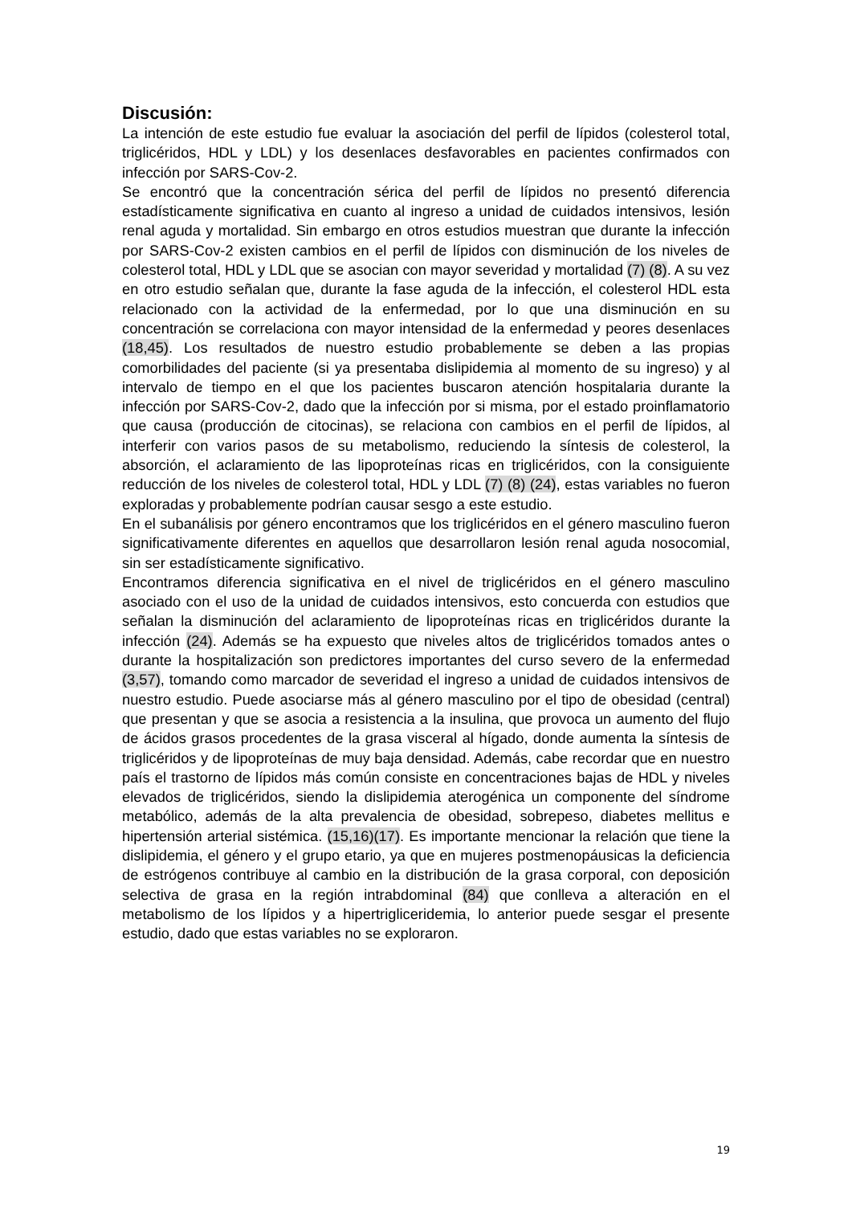Discusión:
La intención de este estudio fue evaluar la asociación del perfil de lípidos (colesterol total, triglicéridos, HDL y LDL) y los desenlaces desfavorables en pacientes confirmados con infección por SARS-Cov-2.
Se encontró que la concentración sérica del perfil de lípidos no presentó diferencia estadísticamente significativa en cuanto al ingreso a unidad de cuidados intensivos, lesión renal aguda y mortalidad. Sin embargo en otros estudios muestran que durante la infección por SARS-Cov-2 existen cambios en el perfil de lípidos con disminución de los niveles de colesterol total, HDL y LDL que se asocian con mayor severidad y mortalidad (7) (8). A su vez en otro estudio señalan que, durante la fase aguda de la infección, el colesterol HDL esta relacionado con la actividad de la enfermedad, por lo que una disminución en su concentración se correlaciona con mayor intensidad de la enfermedad y peores desenlaces (18,45). Los resultados de nuestro estudio probablemente se deben a las propias comorbilidades del paciente (si ya presentaba dislipidemia al momento de su ingreso) y al intervalo de tiempo en el que los pacientes buscaron atención hospitalaria durante la infección por SARS-Cov-2, dado que la infección por si misma, por el estado proinflamatorio que causa (producción de citocinas), se relaciona con cambios en el perfil de lípidos, al interferir con varios pasos de su metabolismo, reduciendo la síntesis de colesterol, la absorción, el aclaramiento de las lipoproteínas ricas en triglicéridos, con la consiguiente reducción de los niveles de colesterol total, HDL y LDL (7) (8) (24), estas variables no fueron exploradas y probablemente podrían causar sesgo a este estudio.
En el subanálisis por género encontramos que los triglicéridos en el género masculino fueron significativamente diferentes en aquellos que desarrollaron lesión renal aguda nosocomial, sin ser estadísticamente significativo.
Encontramos diferencia significativa en el nivel de triglicéridos en el género masculino asociado con el uso de la unidad de cuidados intensivos, esto concuerda con estudios que señalan la disminución del aclaramiento de lipoproteínas ricas en triglicéridos durante la infección (24). Además se ha expuesto que niveles altos de triglicéridos tomados antes o durante la hospitalización son predictores importantes del curso severo de la enfermedad (3,57), tomando como marcador de severidad el ingreso a unidad de cuidados intensivos de nuestro estudio. Puede asociarse más al género masculino por el tipo de obesidad (central) que presentan y que se asocia a resistencia a la insulina, que provoca un aumento del flujo de ácidos grasos procedentes de la grasa visceral al hígado, donde aumenta la síntesis de triglicéridos y de lipoproteínas de muy baja densidad. Además, cabe recordar que en nuestro país el trastorno de lípidos más común consiste en concentraciones bajas de HDL y niveles elevados de triglicéridos, siendo la dislipidemia aterogénica un componente del síndrome metabólico, además de la alta prevalencia de obesidad, sobrepeso, diabetes mellitus e hipertensión arterial sistémica. (15,16)(17). Es importante mencionar la relación que tiene la dislipidemia, el género y el grupo etario, ya que en mujeres postmenopáusicas la deficiencia de estrógenos contribuye al cambio en la distribución de la grasa corporal, con deposición selectiva de grasa en la región intrabdominal (84) que conlleva a alteración en el metabolismo de los lípidos y a hipertrigliceridemia, lo anterior puede sesgar el presente estudio, dado que estas variables no se exploraron.
19